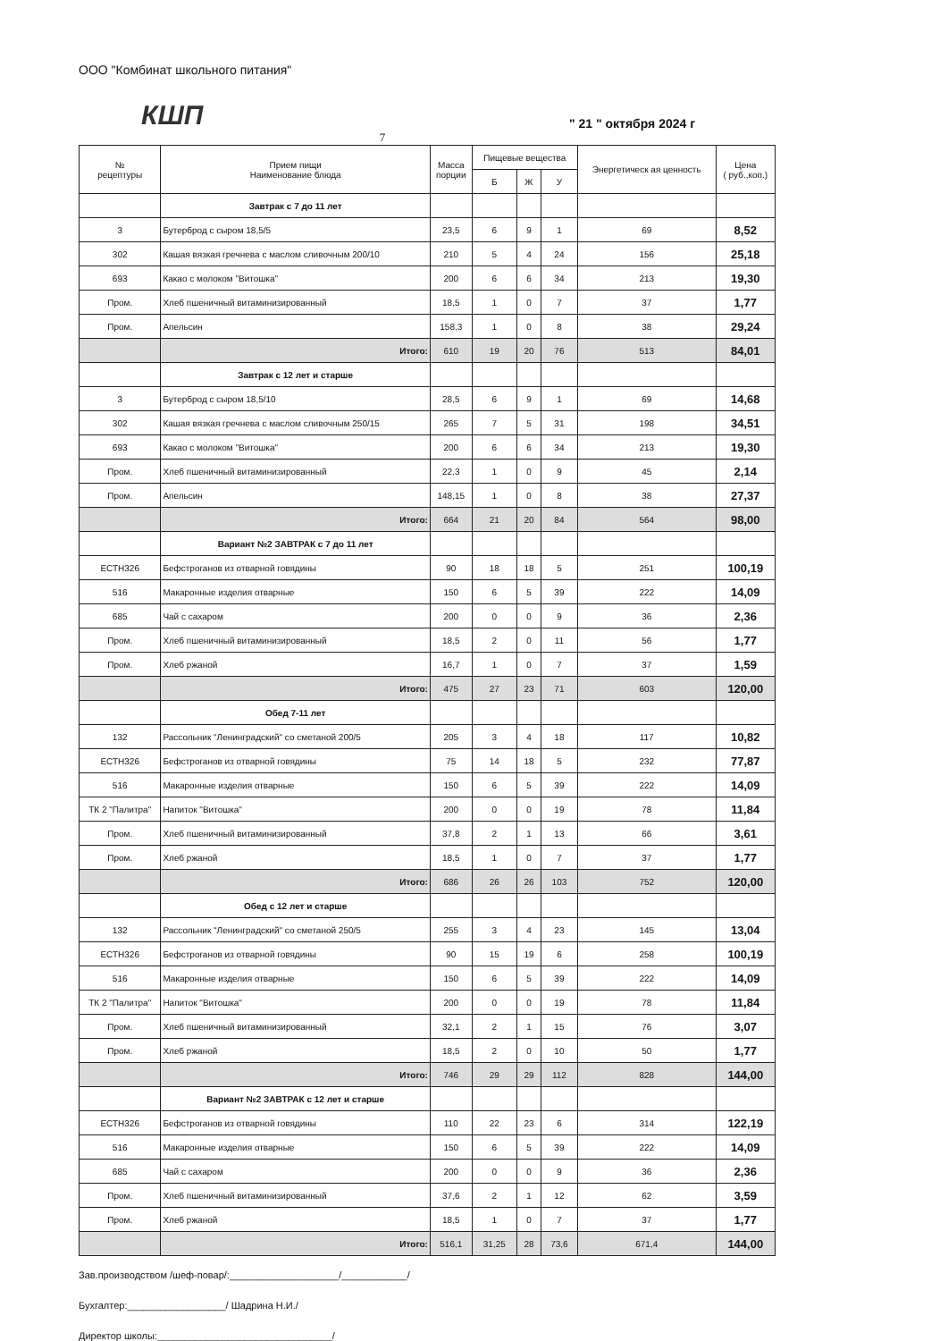ООО "Комбинат школьного питания"
КШП
" 21 " октября 2024 г
7
| № рецептуры | Прием пищи Наименование блюда | Масса порции | Пищевые вещества | | | Энергетическ ая ценность | Цена ( руб.,коп.) |
| --- | --- | --- | --- | --- | --- | --- | --- |
| | | | Б | Ж | У | | |
| | Завтрак с 7 до 11 лет | | | | | | |
| 3 | Бутерброд с сыром 18,5/5 | 23,5 | 6 | 9 | 1 | 69 | 8,52 |
| 302 | Кашая вязкая гречнева с маслом сливочным 200/10 | 210 | 5 | 4 | 24 | 156 | 25,18 |
| 693 | Какао с молоком "Витошка" | 200 | 6 | 6 | 34 | 213 | 19,30 |
| Пром. | Хлеб пшеничный витаминизированный | 18,5 | 1 | 0 | 7 | 37 | 1,77 |
| Пром. | Апельсин | 158,3 | 1 | 0 | 8 | 38 | 29,24 |
| | Итого: | 610 | 19 | 20 | 76 | 513 | 84,01 |
| | Завтрак с 12 лет и старше | | | | | | |
| 3 | Бутерброд с сыром 18,5/10 | 28,5 | 6 | 9 | 1 | 69 | 14,68 |
| 302 | Кашая вязкая гречнева с маслом сливочным 250/15 | 265 | 7 | 5 | 31 | 198 | 34,51 |
| 693 | Какао с молоком "Витошка" | 200 | 6 | 6 | 34 | 213 | 19,30 |
| Пром. | Хлеб пшеничный витаминизированный | 22,3 | 1 | 0 | 9 | 45 | 2,14 |
| Пром. | Апельсин | 148,15 | 1 | 0 | 8 | 38 | 27,37 |
| | Итого: | 664 | 21 | 20 | 84 | 564 | 98,00 |
| | Вариант №2 ЗАВТРАК с 7 до 11 лет | | | | | | |
| ЕСТН326 | Бефстроганов из отварной говядины | 90 | 18 | 18 | 5 | 251 | 100,19 |
| 516 | Макаронные изделия отварные | 150 | 6 | 5 | 39 | 222 | 14,09 |
| 685 | Чай с сахаром | 200 | 0 | 0 | 9 | 36 | 2,36 |
| Пром. | Хлеб пшеничный витаминизированный | 18,5 | 2 | 0 | 11 | 56 | 1,77 |
| Пром. | Хлеб ржаной | 16,7 | 1 | 0 | 7 | 37 | 1,59 |
| | Итого: | 475 | 27 | 23 | 71 | 603 | 120,00 |
| | Обед 7-11 лет | | | | | | |
| 132 | Рассольник "Ленинградский" со сметаной 200/5 | 205 | 3 | 4 | 18 | 117 | 10,82 |
| ЕСТН326 | Бефстроганов из отварной говядины | 75 | 14 | 18 | 5 | 232 | 77,87 |
| 516 | Макаронные изделия отварные | 150 | 6 | 5 | 39 | 222 | 14,09 |
| ТК 2 "Палитра" | Напиток "Витошка" | 200 | 0 | 0 | 19 | 78 | 11,84 |
| Пром. | Хлеб пшеничный витаминизированный | 37,8 | 2 | 1 | 13 | 66 | 3,61 |
| Пром. | Хлеб ржаной | 18,5 | 1 | 0 | 7 | 37 | 1,77 |
| | Итого: | 686 | 26 | 26 | 103 | 752 | 120,00 |
| | Обед с 12 лет и старше | | | | | | |
| 132 | Рассольник "Ленинградский" со сметаной 250/5 | 255 | 3 | 4 | 23 | 145 | 13,04 |
| ЕСТН326 | Бефстроганов из отварной говядины | 90 | 15 | 19 | 6 | 258 | 100,19 |
| 516 | Макаронные изделия отварные | 150 | 6 | 5 | 39 | 222 | 14,09 |
| ТК 2 "Палитра" | Напиток "Витошка" | 200 | 0 | 0 | 19 | 78 | 11,84 |
| Пром. | Хлеб пшеничный витаминизированный | 32,1 | 2 | 1 | 15 | 76 | 3,07 |
| Пром. | Хлеб ржаной | 18,5 | 2 | 0 | 10 | 50 | 1,77 |
| | Итого: | 746 | 29 | 29 | 112 | 828 | 144,00 |
| | Вариант №2 ЗАВТРАК с 12 лет и старше | | | | | | |
| ЕСТН326 | Бефстроганов из отварной говядины | 110 | 22 | 23 | 6 | 314 | 122,19 |
| 516 | Макаронные изделия отварные | 150 | 6 | 5 | 39 | 222 | 14,09 |
| 685 | Чай с сахаром | 200 | 0 | 0 | 9 | 36 | 2,36 |
| Пром. | Хлеб пшеничный витаминизированный | 37,6 | 2 | 1 | 12 | 62 | 3,59 |
| Пром. | Хлеб ржаной | 18,5 | 1 | 0 | 7 | 37 | 1,77 |
| | Итого: | 516,1 | 31,25 | 28 | 73,6 | 671,4 | 144,00 |
Зав.производством /шеф-повар/:____________________/____________/
Бухгалтер:__________________/ Шадрина Н.И./
Директор школы:________________________________/